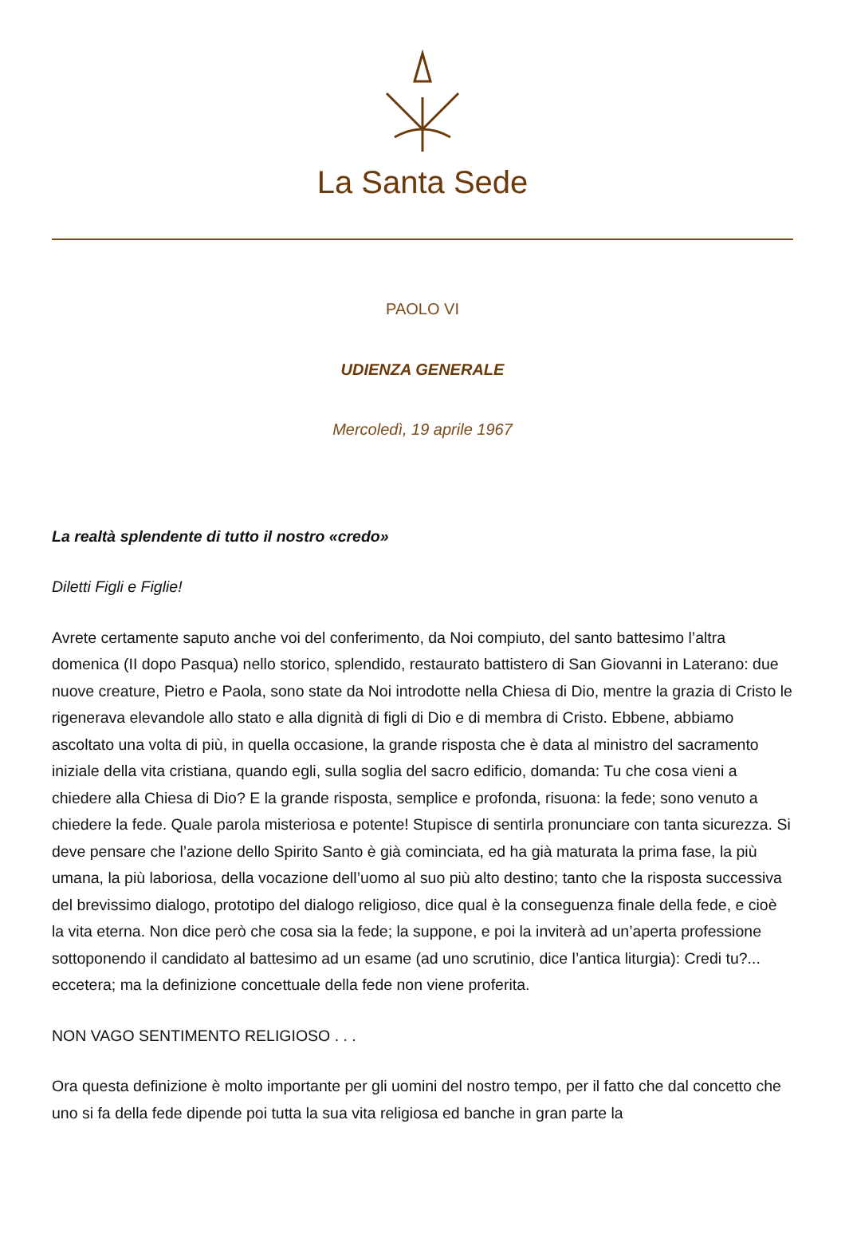La Santa Sede
PAOLO VI
UDIENZA GENERALE
Mercoledì, 19 aprile 1967
La realtà splendente di tutto il nostro «credo»
Diletti Figli e Figlie!
Avrete certamente saputo anche voi del conferimento, da Noi compiuto, del santo battesimo l’altra domenica (II dopo Pasqua) nello storico, splendido, restaurato battistero di San Giovanni in Laterano: due nuove creature, Pietro e Paola, sono state da Noi introdotte nella Chiesa di Dio, mentre la grazia di Cristo le rigenerava elevandole allo stato e alla dignità di figli di Dio e di membra di Cristo. Ebbene, abbiamo ascoltato una volta di più, in quella occasione, la grande risposta che è data al ministro del sacramento iniziale della vita cristiana, quando egli, sulla soglia del sacro edificio, domanda: Tu che cosa vieni a chiedere alla Chiesa di Dio? E la grande risposta, semplice e profonda, risuona: la fede; sono venuto a chiedere la fede. Quale parola misteriosa e potente! Stupisce di sentirla pronunciare con tanta sicurezza. Si deve pensare che l’azione dello Spirito Santo è già cominciata, ed ha già maturata la prima fase, la più umana, la più laboriosa, della vocazione dell’uomo al suo più alto destino; tanto che la risposta successiva del brevissimo dialogo, prototipo del dialogo religioso, dice qual è la conseguenza finale della fede, e cioè la vita eterna. Non dice però che cosa sia la fede; la suppone, e poi la inviterà ad un’aperta professione sottoponendo il candidato al battesimo ad un esame (ad uno scrutinio, dice l’antica liturgia): Credi tu?... eccetera; ma la definizione concettuale della fede non viene proferita.
NON VAGO SENTIMENTO RELIGIOSO . . .
Ora questa definizione è molto importante per gli uomini del nostro tempo, per il fatto che dal concetto che uno si fa della fede dipende poi tutta la sua vita religiosa ed banche in gran parte la